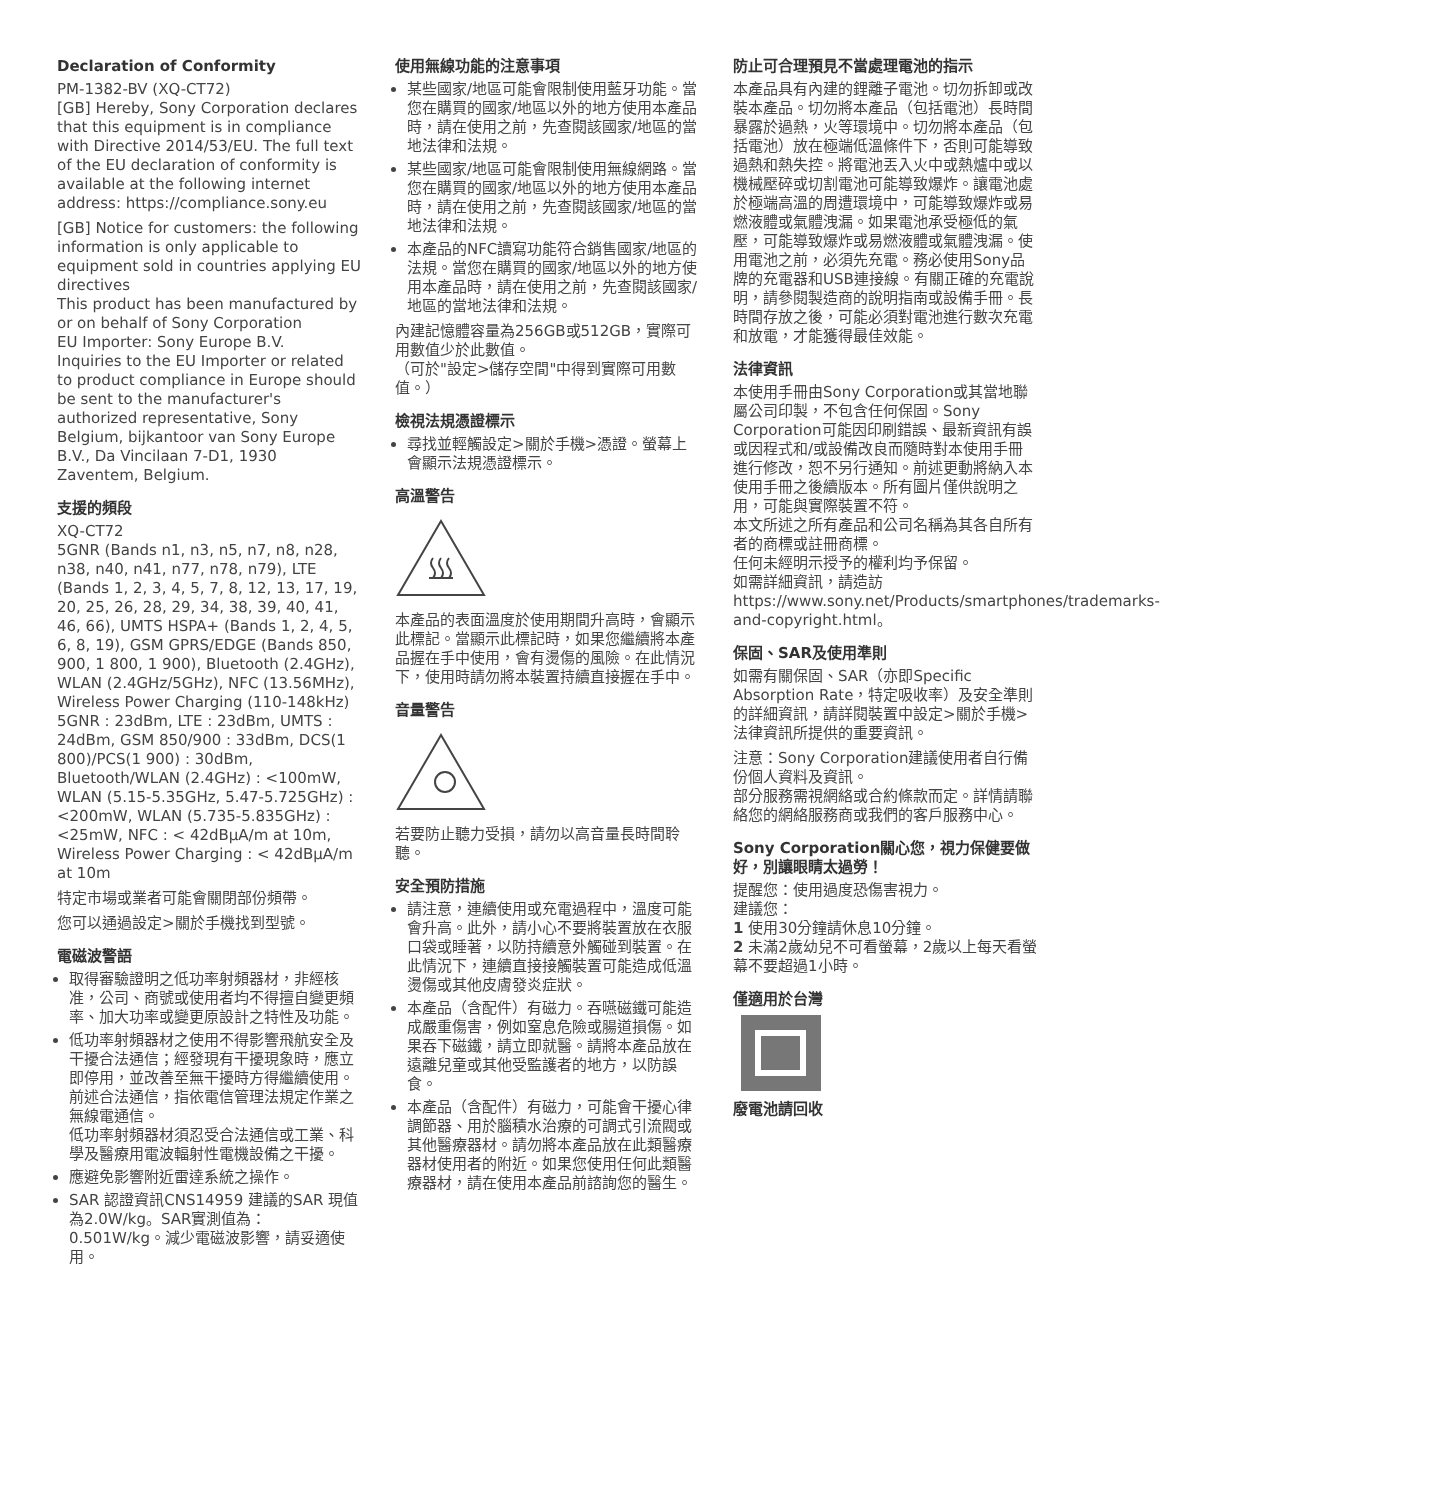Declaration of Conformity
PM-1382-BV (XQ-CT72)
[GB] Hereby, Sony Corporation declares that this equipment is in compliance with Directive 2014/53/EU. The full text of the EU declaration of conformity is available at the following internet address: https://compliance.sony.eu
[GB] Notice for customers: the following information is only applicable to equipment sold in countries applying EU directives
This product has been manufactured by or on behalf of Sony Corporation
EU Importer: Sony Europe B.V.
Inquiries to the EU Importer or related to product compliance in Europe should be sent to the manufacturer's authorized representative, Sony Belgium, bijkantoor van Sony Europe B.V., Da Vincilaan 7-D1, 1930 Zaventem, Belgium.
支援的頻段
XQ-CT72
5GNR (Bands n1, n3, n5, n7, n8, n28, n38, n40, n41, n77, n78, n79), LTE (Bands 1, 2, 3, 4, 5, 7, 8, 12, 13, 17, 19, 20, 25, 26, 28, 29, 34, 38, 39, 40, 41, 46, 66), UMTS HSPA+ (Bands 1, 2, 4, 5, 6, 8, 19), GSM GPRS/EDGE (Bands 850, 900, 1 800, 1 900), Bluetooth (2.4GHz), WLAN (2.4GHz/5GHz), NFC (13.56MHz), Wireless Power Charging (110-148kHz)
5GNR : 23dBm, LTE : 23dBm, UMTS : 24dBm, GSM 850/900 : 33dBm, DCS(1 800)/PCS(1 900) : 30dBm, Bluetooth/WLAN (2.4GHz) : <100mW, WLAN (5.15-5.35GHz, 5.47-5.725GHz) : <200mW, WLAN (5.735-5.835GHz) : <25mW, NFC : < 42dBμA/m at 10m, Wireless Power Charging : < 42dBμA/m at 10m
特定市場或業者可能會關閉部份頻帶。
您可以通過設定>關於手機找到型號。
電磁波警語
取得審驗證明之低功率射頻器材，非經核准，公司、商號或使用者均不得擅自變更頻率、加大功率或變更原設計之特性及功能。
低功率射頻器材之使用不得影響飛航安全及干擾合法通信；經發現有干擾現象時，應立即停用，並改善至無干擾時方得繼續使用。
前述合法通信，指依電信管理法規定作業之無線電通信。
低功率射頻器材須忍受合法通信或工業、科學及醫療用電波輻射性電機設備之干擾。
應避免影響附近雷達系統之操作。
SAR 認證資訊CNS14959 建議的SAR 現值為2.0W/kg。SAR實測值為：0.501W/kg。減少電磁波影響，請妥適使用。
使用無線功能的注意事項
某些國家/地區可能會限制使用藍牙功能。當您在購買的國家/地區以外的地方使用本產品時，請在使用之前，先查閱該國家/地區的當地法律和法規。
某些國家/地區可能會限制使用無線網路。當您在購買的國家/地區以外的地方使用本產品時，請在使用之前，先查閱該國家/地區的當地法律和法規。
本產品的NFC讀寫功能符合銷售國家/地區的法規。當您在購買的國家/地區以外的地方使用本產品時，請在使用之前，先查閱該國家/地區的當地法律和法規。
內建記憶體容量為256GB或512GB，實際可用數值少於此數值。
（可於"設定>儲存空間"中得到實際可用數值。）
檢視法規憑證標示
尋找並輕觸設定>關於手機>憑證。螢幕上會顯示法規憑證標示。
高溫警告
本產品的表面溫度於使用期間升高時，會顯示此標記。當顯示此標記時，如果您繼續將本產品握在手中使用，會有燙傷的風險。在此情況下，使用時請勿將本裝置持續直接握在手中。
音量警告
若要防止聽力受損，請勿以高音量長時間聆聽。
安全預防措施
請注意，連續使用或充電過程中，溫度可能會升高。此外，請小心不要將裝置放在衣服口袋或睡著，以防持續意外觸碰到裝置。在此情況下，連續直接接觸裝置可能造成低溫燙傷或其他皮膚發炎症狀。
本產品（含配件）有磁力。吞嚥磁鐵可能造成嚴重傷害，例如窒息危險或腸道損傷。如果吞下磁鐵，請立即就醫。請將本產品放在遠離兒童或其他受監護者的地方，以防誤食。
本產品（含配件）有磁力，可能會干擾心律調節器、用於腦積水治療的可調式引流閥或其他醫療器材。請勿將本產品放在此類醫療器材使用者的附近。如果您使用任何此類醫療器材，請在使用本產品前諮詢您的醫生。
防止可合理預見不當處理電池的指示
本產品具有內建的鋰離子電池。切勿拆卸或改裝本產品。切勿將本產品（包括電池）長時間暴露於過熱，火等環境中。切勿將本產品（包括電池）放在極端低溫條件下，否則可能導致過熱和熱失控。將電池丟入火中或熱爐中或以機械壓碎或切割電池可能導致爆炸。讓電池處於極端高溫的周遭環境中，可能導致爆炸或易燃液體或氣體洩漏。如果電池承受極低的氣壓，可能導致爆炸或易燃液體或氣體洩漏。使用電池之前，必須先充電。務必使用Sony品牌的充電器和USB連接線。有關正確的充電說明，請參閱製造商的說明指南或設備手冊。長時間存放之後，可能必須對電池進行數次充電和放電，才能獲得最佳效能。
法律資訊
本使用手冊由Sony Corporation或其當地聯屬公司印製，不包含任何保固。Sony Corporation可能因印刷錯誤、最新資訊有誤或因程式和/或設備改良而隨時對本使用手冊進行修改，恕不另行通知。前述更動將納入本使用手冊之後續版本。所有圖片僅供說明之用，可能與實際裝置不符。
本文所述之所有產品和公司名稱為其各自所有者的商標或註冊商標。
任何未經明示授予的權利均予保留。
如需詳細資訊，請造訪https://www.sony.net/Products/smartphones/trademarks-and-copyright.html。
保固、SAR及使用準則
如需有關保固、SAR（亦即Specific Absorption Rate，特定吸收率）及安全準則的詳細資訊，請詳閱裝置中設定>關於手機>法律資訊所提供的重要資訊。
注意：Sony Corporation建議使用者自行備份個人資料及資訊。
部分服務需視網絡或合約條款而定。詳情請聯絡您的網絡服務商或我們的客戶服務中心。
Sony Corporation關心您，視力保健要做好，別讓眼睛太過勞！
提醒您：使用過度恐傷害視力。
建議您：
1 使用30分鐘請休息10分鐘。
2 未滿2歲幼兒不可看螢幕，2歲以上每天看螢幕不要超過1小時。
僅適用於台灣
廢電池請回收